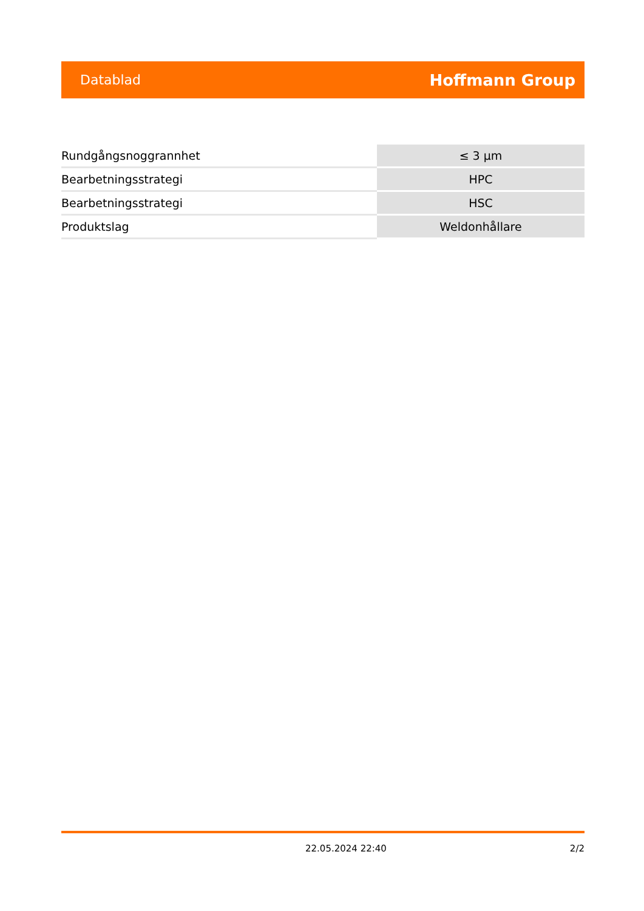Datablad Hoffmann Group
| Rundgångsnoggrannhet | ≤ 3 µm |
| Bearbetningsstrategi | HPC |
| Bearbetningsstrategi | HSC |
| Produktslag | Weldonhållare |
22.05.2024 22:40 2/2